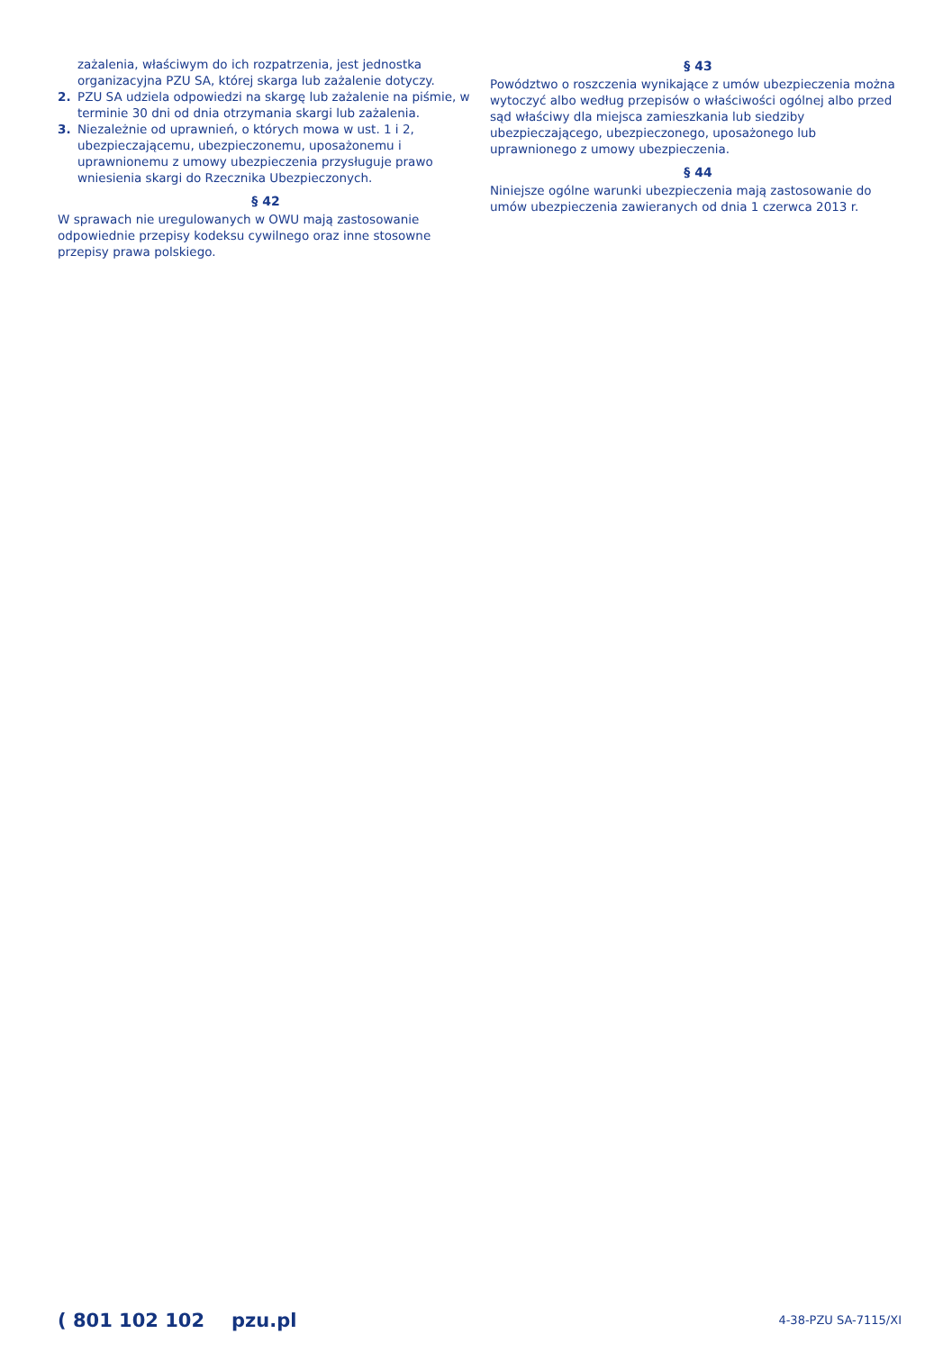zażalenia, właściwym do ich rozpatrzenia, jest jednostka organizacyjna PZU SA, której skarga lub zażalenie dotyczy.
2. PZU SA udziela odpowiedzi na skargę lub zażalenie na piśmie, w terminie 30 dni od dnia otrzymania skargi lub zażalenia.
3. Niezależnie od uprawnień, o których mowa w ust. 1 i 2, ubezpieczającemu, ubezpieczonemu, uposażonemu i uprawnionemu z umowy ubezpieczenia przysługuje prawo wniesienia skargi do Rzecznika Ubezpieczonych.
§ 42
W sprawach nie uregulowanych w OWU mają zastosowanie odpowiednie przepisy kodeksu cywilnego oraz inne stosowne przepisy prawa polskiego.
§ 43
Powództwo o roszczenia wynikające z umów ubezpieczenia można wytoczyć albo według przepisów o właściwości ogólnej albo przed sąd właściwy dla miejsca zamieszkania lub siedziby ubezpieczającego, ubezpieczonego, uposażonego lub uprawnionego z umowy ubezpieczenia.
§ 44
Niniejsze ogólne warunki ubezpieczenia mają zastosowanie do umów ubezpieczenia zawieranych od dnia 1 czerwca 2013 r.
( 801 102 102 pzu.pl 4-38-PZU SA-7115/XI